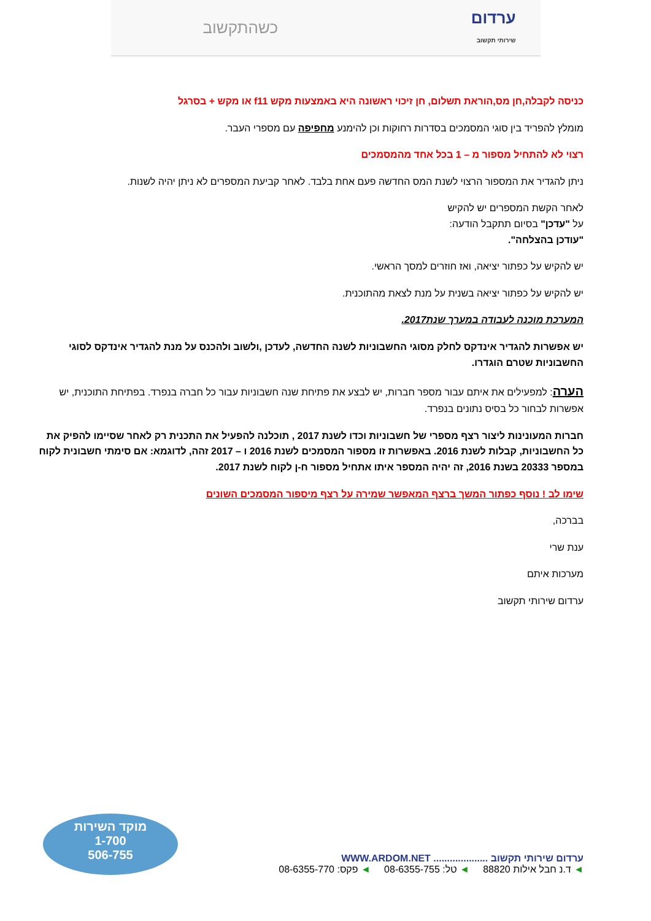ערדום
שירותי תקשוב
כשהתקשוב
כניסה לקבלה,חן מס,הוראת תשלום, חן זיכוי ראשונה היא באמצעות מקש f11 או מקש + בסרגל
מומלץ להפריד בין סוגי המסמכים בסדרות רחוקות וכן להימנע מחפיפה עם מספרי העבר.
רצוי לא להתחיל מספור מ – 1 בכל אחד מהמסמכים
ניתן להגדיר את המספור הרצוי לשנת המס החדשה פעם אחת בלבד. לאחר קביעת המספרים לא ניתן יהיה לשנות.
לאחר הקשת המספרים יש להקיש
על "עדכן" בסיום תתקבל הודעה:
"עודכן בהצלחה".
יש להקיש על כפתור יציאה, ואז חוזרים למסך הראשי.
יש להקיש על כפתור יציאה בשנית על מנת לצאת מהתוכנית.
המערכת מוכנה לעבודה במערך שנת2017.
יש אפשרות להגדיר אינדקס לחלק מסוגי החשבוניות לשנה החדשה, לעדכן ,ולשוב ולהכנס על מנת להגדיר אינדקס לסוגי החשבוניות שטרם הוגדרו.
הערה: למפעילים את איתם עבור מספר חברות, יש לבצע את פתיחת שנה חשבוניות עבור כל חברה בנפרד. בפתיחת התוכנית, יש אפשרות לבחור כל בסיס נתונים בנפרד.
חברות המעונינות ליצור רצף מספרי של חשבוניות וכדו לשנת 2017 , תוכלנה להפעיל את התכנית רק לאחר שסיימו להפיק את כל החשבוניות, קבלות לשנת 2016. באפשרות זו מספור המסמכים לשנת 2016 ו – 2017 זהה, לדוגמא: אם סימתי חשבונית לקוח במספר 20333 בשנת 2016, זה יהיה המספר איתו אתחיל מספור ח-ן לקוח לשנת 2017.
שימו לב ! נוסף כפתור המשך ברצף המאפשר שמירה על רצף מיספור המסמכים השונים
בברכה,
ענת שרי
מערכות איתם
ערדום שירותי תקשוב
ערדום שירותי תקשוב .................... WWW.ARDOM.NET
◄ ד.נ חבל אילות 88820 ◄ טל: 08-6355-755 ◄ פקס: 08-6355-770
מוקד השירות
1-700
506-755